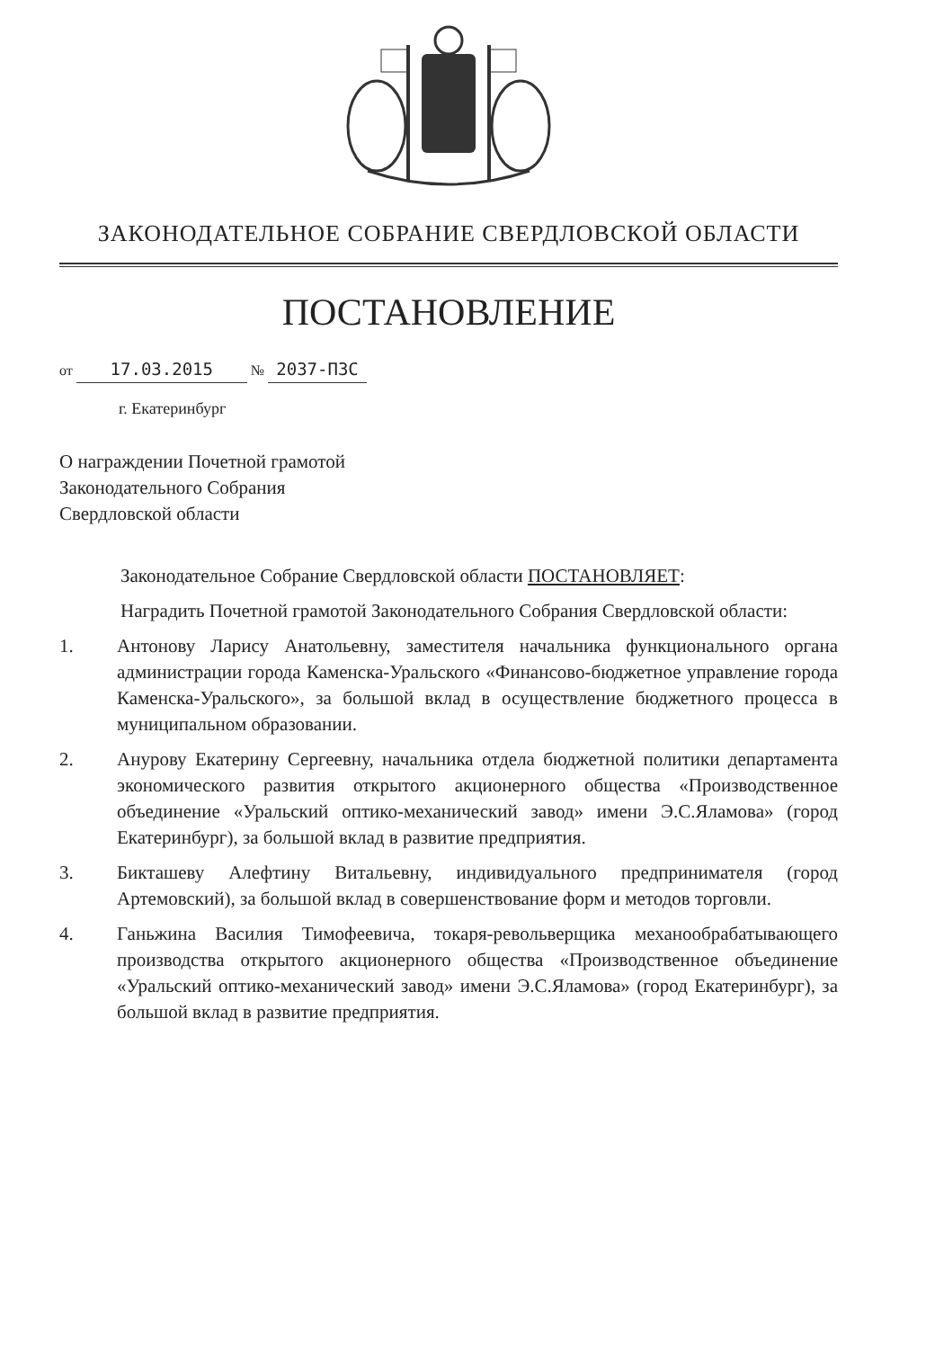ЗАКОНОДАТЕЛЬНОЕ СОБРАНИЕ СВЕРДЛОВСКОЙ ОБЛАСТИ
ПОСТАНОВЛЕНИЕ
от 17.03.2015 № 2037-ПЗС
г. Екатеринбург
О награждении Почетной грамотой
Законодательного Собрания
Свердловской области
Законодательное Собрание Свердловской области ПОСТАНОВЛЯЕТ:
Наградить Почетной грамотой Законодательного Собрания Свердловской области:
1. Антонову Ларису Анатольевну, заместителя начальника функционального органа администрации города Каменска-Уральского «Финансово-бюджетное управление города Каменска-Уральского», за большой вклад в осуществление бюджетного процесса в муниципальном образовании.
2. Анурову Екатерину Сергеевну, начальника отдела бюджетной политики департамента экономического развития открытого акционерного общества «Производственное объединение «Уральский оптико-механический завод» имени Э.С.Яламова» (город Екатеринбург), за большой вклад в развитие предприятия.
3. Бикташеву Алефтину Витальевну, индивидуального предпринимателя (город Артемовский), за большой вклад в совершенствование форм и методов торговли.
4. Ганьжина Василия Тимофеевича, токаря-револьверщика механообрабатывающего производства открытого акционерного общества «Производственное объединение «Уральский оптико-механический завод» имени Э.С.Яламова» (город Екатеринбург), за большой вклад в развитие предприятия.